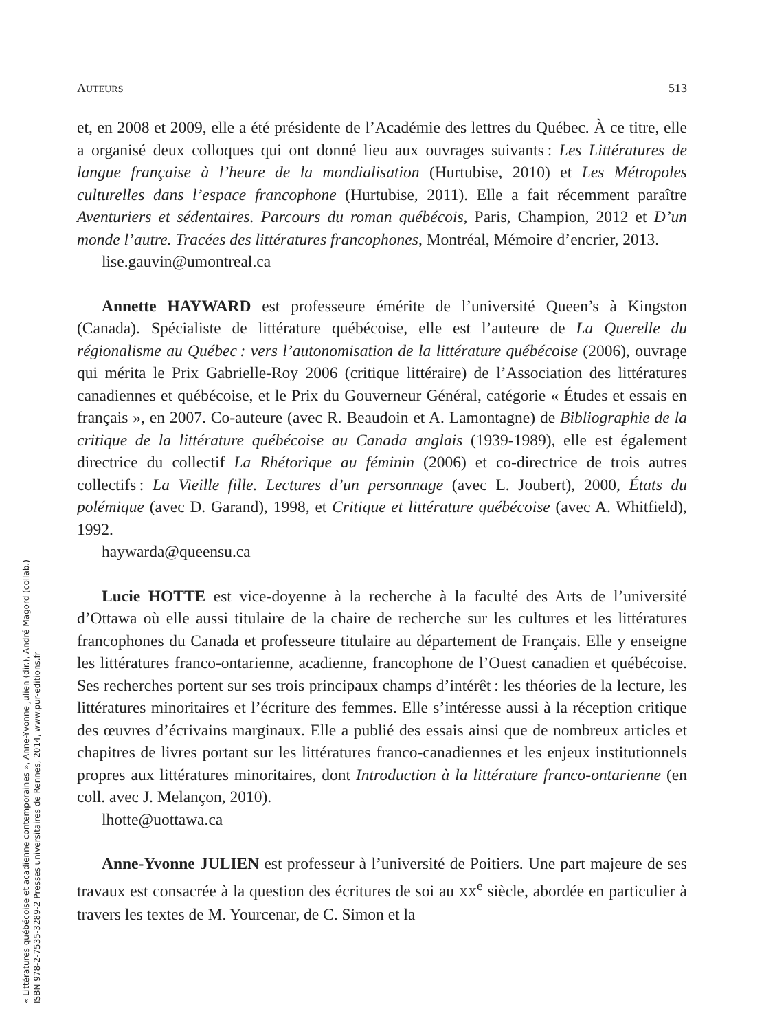« Littératures québécoise et acadienne contemporaines », Anne-Yvonne Julien (dir.), André Magord (collab.)
ISBN 978-2-7535-3289-2 Presses universitaires de Rennes, 2014, www.pur-editions.fr
AUTEURS 513
et, en 2008 et 2009, elle a été présidente de l’Académie des lettres du Québec. À ce titre, elle a organisé deux colloques qui ont donné lieu aux ouvrages suivants : Les Littératures de langue française à l’heure de la mondialisation (Hurtubise, 2010) et Les Métropoles culturelles dans l’espace francophone (Hurtubise, 2011). Elle a fait récemment paraître Aventuriers et sédentaires. Parcours du roman québécois, Paris, Champion, 2012 et D’un monde l’autre. Tracées des littératures francophones, Montréal, Mémoire d’encrier, 2013.
lise.gauvin@umontreal.ca
Annette HAYWARD est professeure émérite de l’université Queen’s à Kingston (Canada). Spécialiste de littérature québécoise, elle est l’auteure de La Querelle du régionalisme au Québec : vers l’autonomisation de la littérature québécoise (2006), ouvrage qui mérita le Prix Gabrielle-Roy 2006 (critique littéraire) de l’Association des littératures canadiennes et québécoise, et le Prix du Gouverneur Général, catégorie « Études et essais en français », en 2007. Co-auteure (avec R. Beaudoin et A. Lamontagne) de Bibliographie de la critique de la littérature québécoise au Canada anglais (1939-1989), elle est également directrice du collectif La Rhétorique au féminin (2006) et co-directrice de trois autres collectifs : La Vieille fille. Lectures d’un personnage (avec L. Joubert), 2000, États du polémique (avec D. Garand), 1998, et Critique et littérature québécoise (avec A. Whitfield), 1992.
haywarda@queensu.ca
Lucie HOTTE est vice-doyenne à la recherche à la faculté des Arts de l’université d’Ottawa où elle aussi titulaire de la chaire de recherche sur les cultures et les littératures francophones du Canada et professeure titulaire au département de Français. Elle y enseigne les littératures franco-ontarienne, acadienne, francophone de l’Ouest canadien et québécoise. Ses recherches portent sur ses trois principaux champs d’intérêt : les théories de la lecture, les littératures minoritaires et l’écriture des femmes. Elle s’intéresse aussi à la réception critique des œuvres d’écrivains marginaux. Elle a publié des essais ainsi que de nombreux articles et chapitres de livres portant sur les littératures franco-canadiennes et les enjeux institutionnels propres aux littératures minoritaires, dont Introduction à la littérature franco-ontarienne (en coll. avec J. Melançon, 2010).
lhotte@uottawa.ca
Anne-Yvonne JULIEN est professeur à l’université de Poitiers. Une part majeure de ses travaux est consacrée à la question des écritures de soi au XX<sup>e</sup> siècle, abordée en particulier à travers les textes de M. Yourcenar, de C. Simon et la